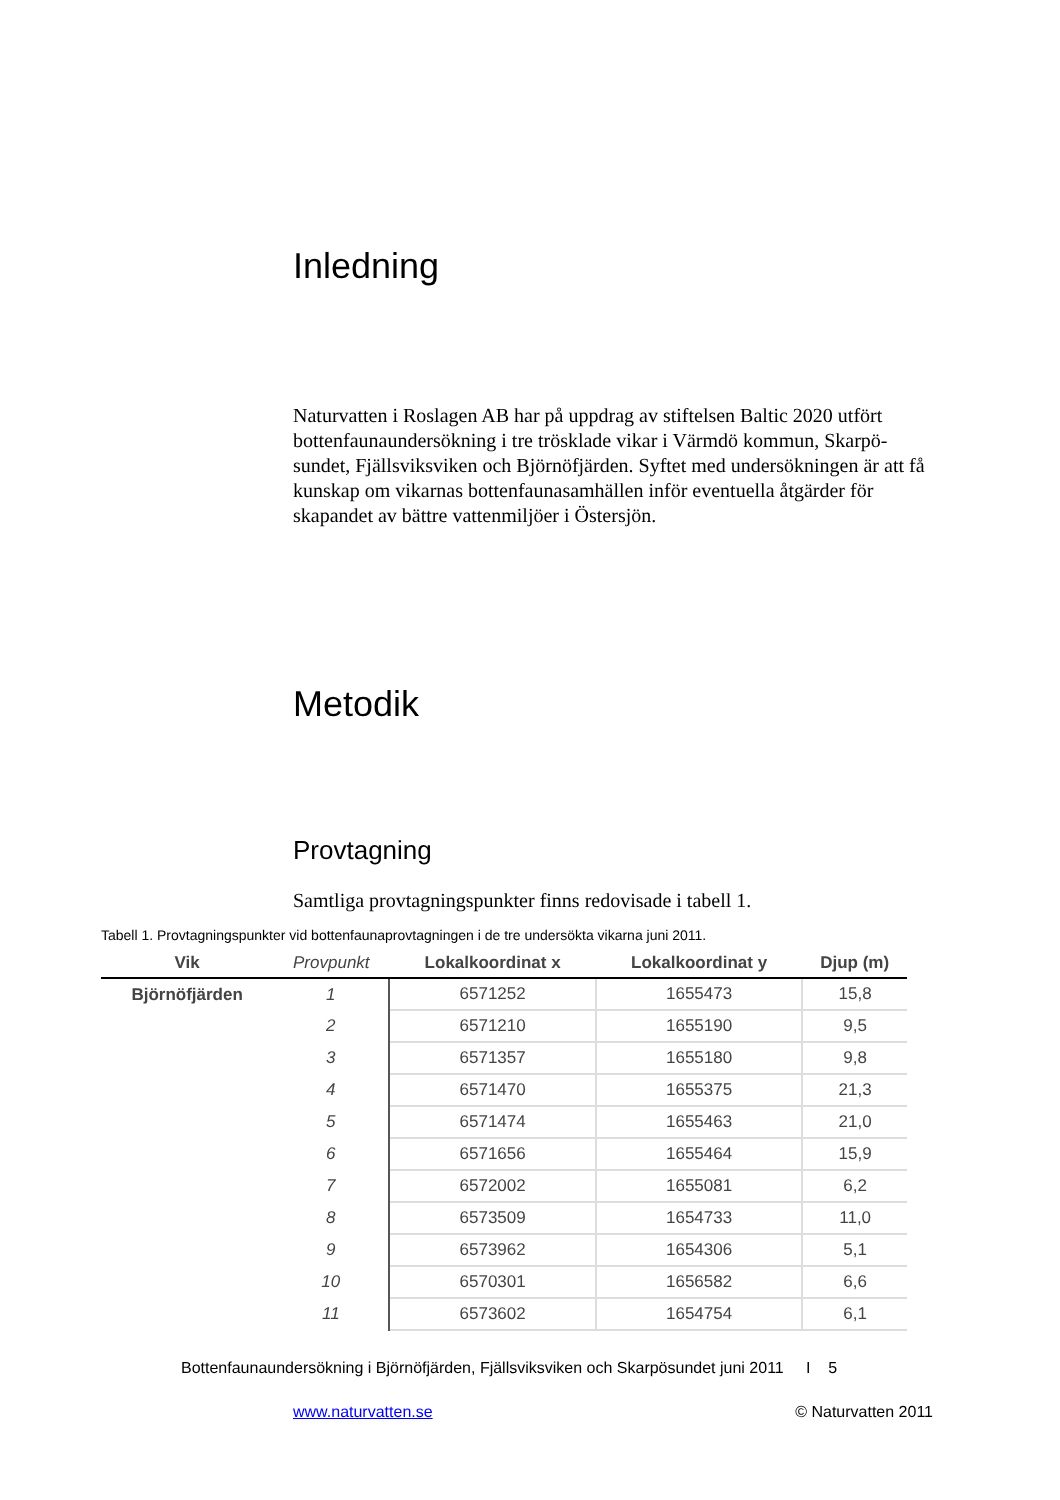Inledning
Naturvatten i Roslagen AB har på uppdrag av stiftelsen Baltic 2020 utfört bottenfaunaundersökning i tre trösklade vikar i Värmdö kommun, Skarpö-sundet, Fjällsviksviken och Björnöfjärden. Syftet med undersökningen är att få kunskap om vikarnas bottenfaunasamhällen inför eventuella åtgärder för skapandet av bättre vattenmiljöer i Östersjön.
Metodik
Provtagning
Samtliga provtagningspunkter finns redovisade i tabell 1.
Tabell 1. Provtagningspunkter vid bottenfaunaprovtagningen i de tre undersökta vikarna juni 2011.
| Vik | Provpunkt | Lokalkoordinat x | Lokalkoordinat y | Djup (m) |
| --- | --- | --- | --- | --- |
| Björnöfjärden | 1 | 6571252 | 1655473 | 15,8 |
| | 2 | 6571210 | 1655190 | 9,5 |
| | 3 | 6571357 | 1655180 | 9,8 |
| | 4 | 6571470 | 1655375 | 21,3 |
| | 5 | 6571474 | 1655463 | 21,0 |
| | 6 | 6571656 | 1655464 | 15,9 |
| | 7 | 6572002 | 1655081 | 6,2 |
| | 8 | 6573509 | 1654733 | 11,0 |
| | 9 | 6573962 | 1654306 | 5,1 |
| | 10 | 6570301 | 1656582 | 6,6 |
| | 11 | 6573602 | 1654754 | 6,1 |
Bottenfaunaundersökning i Björnöfjärden, Fjällsviksviken och Skarpösundet juni 2011 I 5
www.naturvatten.se © Naturvatten 2011